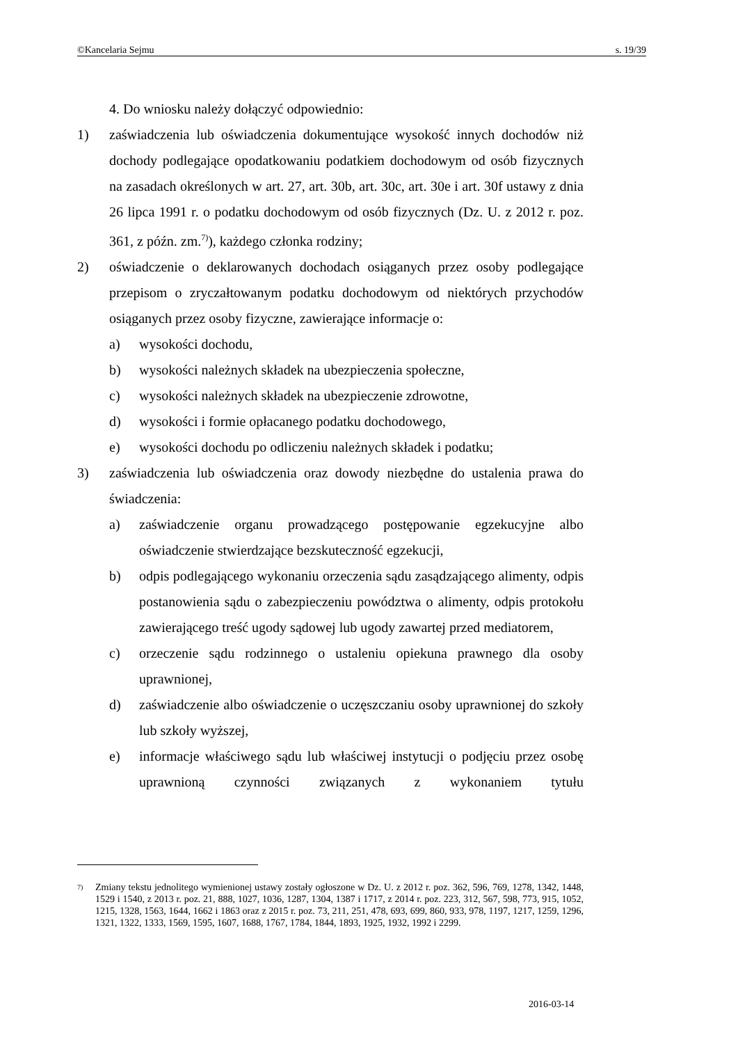©Kancelaria Sejmu s. 19/39
4. Do wniosku należy dołączyć odpowiednio:
1) zaświadczenia lub oświadczenia dokumentujące wysokość innych dochodów niż dochody podlegające opodatkowaniu podatkiem dochodowym od osób fizycznych na zasadach określonych w art. 27, art. 30b, art. 30c, art. 30e i art. 30f ustawy z dnia 26 lipca 1991 r. o podatku dochodowym od osób fizycznych (Dz. U. z 2012 r. poz. 361, z późn. zm.<sup>7)</sup>), każdego członka rodziny;
2) oświadczenie o deklarowanych dochodach osiąganych przez osoby podlegające przepisom o zryczałtowanym podatku dochodowym od niektórych przychodów osiąganych przez osoby fizyczne, zawierające informacje o:
a) wysokości dochodu,
b) wysokości należnych składek na ubezpieczenia społeczne,
c) wysokości należnych składek na ubezpieczenie zdrowotne,
d) wysokości i formie opłacanego podatku dochodowego,
e) wysokości dochodu po odliczeniu należnych składek i podatku;
3) zaświadczenia lub oświadczenia oraz dowody niezbędne do ustalenia prawa do świadczenia:
a) zaświadczenie organu prowadzącego postępowanie egzekucyjne albo oświadczenie stwierdzające bezskuteczność egzekucji,
b) odpis podlegającego wykonaniu orzeczenia sądu zasądzającego alimenty, odpis postanowienia sądu o zabezpieczeniu powództwa o alimenty, odpis protokołu zawierającego treść ugody sądowej lub ugody zawartej przed mediatorem,
c) orzeczenie sądu rodzinnego o ustaleniu opiekuna prawnego dla osoby uprawnionej,
d) zaświadczenie albo oświadczenie o uczęszczaniu osoby uprawnionej do szkoły lub szkoły wyższej,
e) informacje właściwego sądu lub właściwej instytucji o podjęciu przez osobę uprawnioną czynności związanych z wykonaniem tytułu
<sup>7)</sup>
Zmiany tekstu jednolitego wymienionej ustawy zostały ogłoszone w Dz. U. z 2012 r. poz. 362, 596, 769, 1278, 1342, 1448, 1529 i 1540, z 2013 r. poz. 21, 888, 1027, 1036, 1287, 1304, 1387 i 1717, z 2014 r. poz. 223, 312, 567, 598, 773, 915, 1052, 1215, 1328, 1563, 1644, 1662 i 1863 oraz z 2015 r. poz. 73, 211, 251, 478, 693, 699, 860, 933, 978, 1197, 1217, 1259, 1296, 1321, 1322, 1333, 1569, 1595, 1607, 1688, 1767, 1784, 1844, 1893, 1925, 1932, 1992 i 2299.
2016-03-14